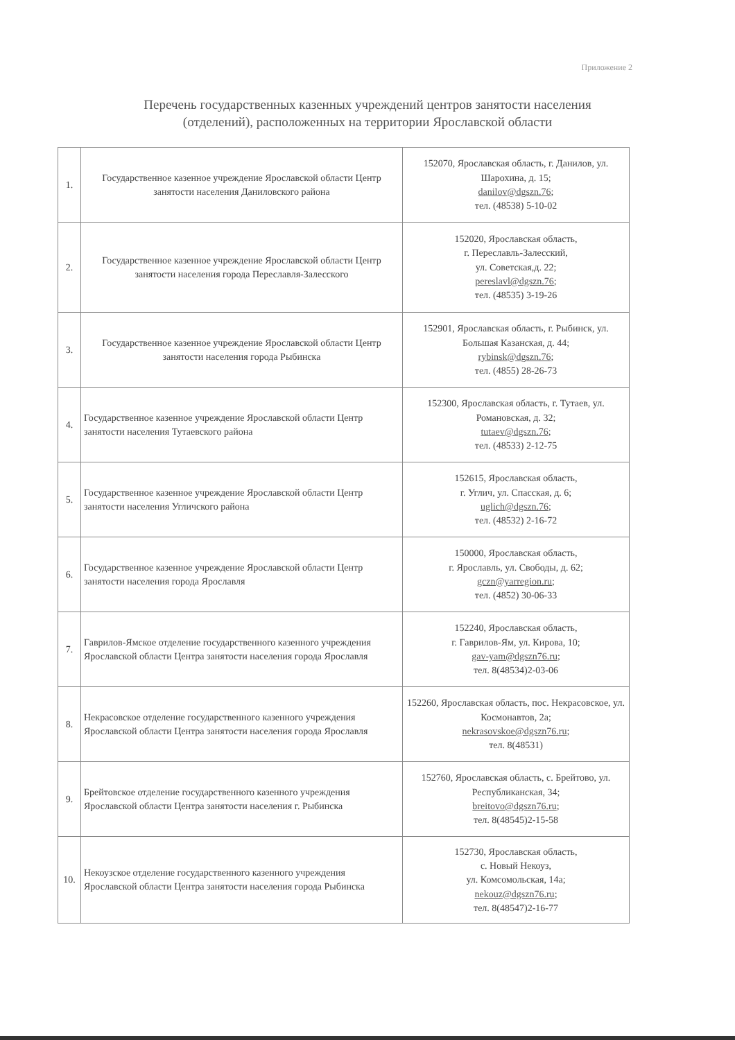Приложение 2
Перечень государственных казенных учреждений центров занятости населения
(отделений), расположенных на территории Ярославской области
| 1. | Государственное казенное учреждение Ярославской области Центр занятости населения Даниловского района | 152070, Ярославская область, г. Данилов, ул. Шарохина, д. 15; danilov@dgszn.76 ; тел. (48538) 5-10-02 |
| 2. | Государственное казенное учреждение Ярославской области Центр занятости населения города Переславля-Залесского | 152020, Ярославская область, г. Переславль-Залесский, ул. Советская,д. 22; pereslavl@dgszn.76 ; тел. (48535) 3-19-26 |
| 3. | Государственное казенное учреждение Ярославской области Центр занятости населения города Рыбинска | 152901, Ярославская область, г. Рыбинск, ул. Большая Казанская, д. 44; rybinsk@dgszn.76 ; тел. (4855) 28-26-73 |
| 4. | Государственное казенное учреждение Ярославской области Центр занятости населения Тутаевского района | 152300, Ярославская область, г. Тутаев, ул. Романовская, д. 32; tutaev@dgszn.76 ; тел. (48533) 2-12-75 |
| 5. | Государственное казенное учреждение Ярославской области Центр занятости населения Угличского района | 152615, Ярославская область, г. Углич, ул. Спасская, д. 6; uglich@dgszn.76 ; тел. (48532) 2-16-72 |
| 6. | Государственное казенное учреждение Ярославской области Центр занятости населения города Ярославля | 150000, Ярославская область, г. Ярославль, ул. Свободы, д. 62; gczn@yarregion.ru ; тел. (4852) 30-06-33 |
| 7. | Гаврилов-Ямское отделение государственного казенного учреждения Ярославской области Центра занятости населения города Ярославля | 152240, Ярославская область, г. Гаврилов-Ям, ул. Кирова, 10; gav-yam@dgszn76.ru ; тел. 8(48534)2-03-06 |
| 8. | Некрасовское отделение государственного казенного учреждения Ярославской области Центра занятости населения города Ярославля | 152260, Ярославская область, пос. Некрасовское, ул. Космонавтов, 2а; nekrasovskoe@dgszn76.ru ; тел. 8(48531) |
| 9. | Брейтовское отделение государственного казенного учреждения Ярославской области Центра занятости населения г. Рыбинска | 152760, Ярославская область, с. Брейтово, ул. Республиканская, 34; breitovo@dgszn76.ru ; тел. 8(48545)2-15-58 |
| 10. | Некоузское отделение государственного казенного учреждения Ярославской области Центра занятости населения города Рыбинска | 152730, Ярославская область, с. Новый Некоуз, ул. Комсомольская, 14а; nekouz@dgszn76.ru ; тел. 8(48547)2-16-77 |